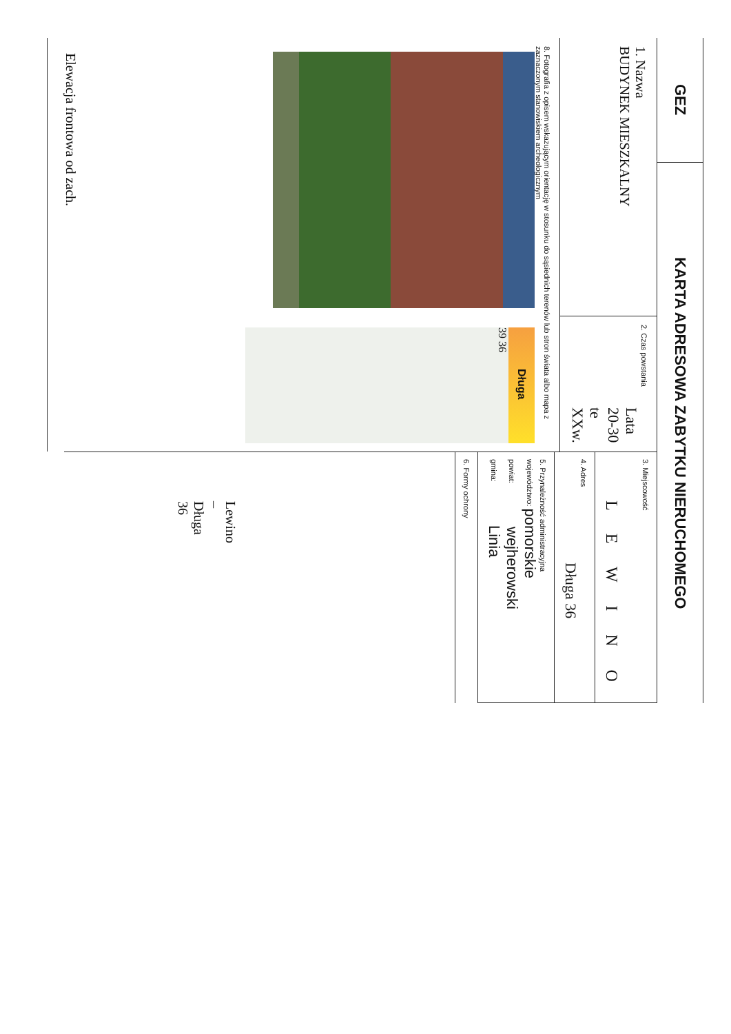GEZ
KARTA ADRESOWA ZABYTKU NIERUCHOMEGO
1. Nazwa
BUDYNEK MIESZKALNY
2. Czas powstania
Lata 20-30 te XXw.
8. Fotografia z opisem wskazującym orientację w stosunku do sąsiednich terenów lub stron świata albo mapa z zaznaczonym stanowiskiem archeologicznym
Długa
39 36
Lewino – Długa 36
Elewacja frontowa od zach.
3. Miejscowość
L E W I N O
4. Adres
Długa 36
5. Przynależność administracyjna
województwo: pomorskie
powiat: wejherowski
gmina: Linia
6. Formy ochrony